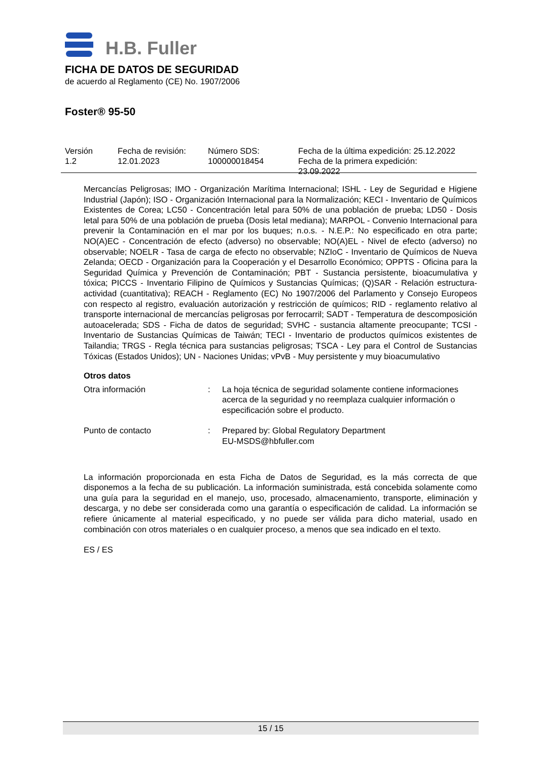H.B. Fuller
FICHA DE DATOS DE SEGURIDAD
de acuerdo al Reglamento (CE) No. 1907/2006
Foster® 95-50
Versión
1.2
Fecha de revisión:
12.01.2023
Número SDS:
100000018454
Fecha de la última expedición: 25.12.2022
Fecha de la primera expedición:
23.09.2022
Mercancías Peligrosas; IMO - Organización Marítima Internacional; ISHL - Ley de Seguridad e Higiene Industrial (Japón); ISO - Organización Internacional para la Normalización; KECI - Inventario de Químicos Existentes de Corea; LC50 - Concentración letal para 50% de una población de prueba; LD50 - Dosis letal para 50% de una población de prueba (Dosis letal mediana); MARPOL - Convenio Internacional para prevenir la Contaminación en el mar por los buques; n.o.s. - N.E.P.: No especificado en otra parte; NO(A)EC - Concentración de efecto (adverso) no observable; NO(A)EL - Nivel de efecto (adverso) no observable; NOELR - Tasa de carga de efecto no observable; NZIoC - Inventario de Químicos de Nueva Zelanda; OECD - Organización para la Cooperación y el Desarrollo Económico; OPPTS - Oficina para la Seguridad Química y Prevención de Contaminación; PBT - Sustancia persistente, bioacumulativa y tóxica; PICCS - Inventario Filipino de Químicos y Sustancias Químicas; (Q)SAR - Relación estructura-actividad (cuantitativa); REACH - Reglamento (EC) No 1907/2006 del Parlamento y Consejo Europeos con respecto al registro, evaluación autorización y restricción de químicos; RID - reglamento relativo al transporte internacional de mercancías peligrosas por ferrocarril; SADT - Temperatura de descomposición autoacelerada; SDS - Ficha de datos de seguridad; SVHC - sustancia altamente preocupante; TCSI - Inventario de Sustancias Químicas de Taiwán; TECI - Inventario de productos químicos existentes de Tailandia; TRGS - Regla técnica para sustancias peligrosas; TSCA - Ley para el Control de Sustancias Tóxicas (Estados Unidos); UN - Naciones Unidas; vPvB - Muy persistente y muy bioacumulativo
Otros datos
Otra información : La hoja técnica de seguridad solamente contiene informaciones acerca de la seguridad y no reemplaza cualquier información o especificación sobre el producto.
Punto de contacto : Prepared by: Global Regulatory Department
EU-MSDS@hbfuller.com
La información proporcionada en esta Ficha de Datos de Seguridad, es la más correcta de que disponemos a la fecha de su publicación. La información suministrada, está concebida solamente como una guía para la seguridad en el manejo, uso, procesado, almacenamiento, transporte, eliminación y descarga, y no debe ser considerada como una garantía o especificación de calidad. La información se refiere únicamente al material especificado, y no puede ser válida para dicho material, usado en combinación con otros materiales o en cualquier proceso, a menos que sea indicado en el texto.
ES / ES
15 / 15